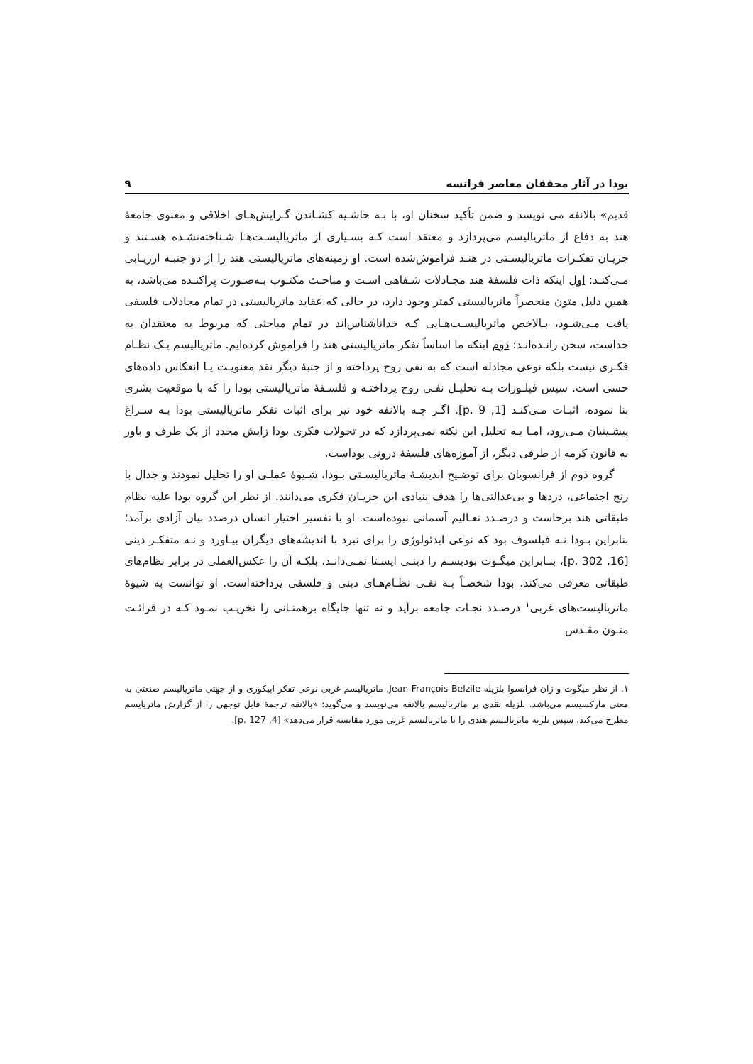بودا در آثار محققان معاصر فرانسه ۹
قدیم» بالانفه می نویسد و ضمن تأکید سخنان او، با بـه حاشـیه کشـاندن گـرایش‌هـای اخلاقی و معنوی جامعهٔ هند به دفاع از ماتریالیسم می‌پردازد و معتقد است کـه بسـیاری از ماتریالیسـت‌هـا شـناخته‌نشـده هسـتند و جریـان تفکـرات ماتریالیسـتی در هنـد فراموش‌شده است. او زمینه‌های ماتریالیستی هند را از دو جنبـه ارزیـابی مـی‌کنـد: اول اینکه ذات فلسفهٔ هند مجـادلات شـفاهی اسـت و مباحـث مکتـوب بـه‌صـورت پراکنـده می‌باشد، به همین دلیل متون منحصراً ماتریالیستی کمتر وجود دارد، در حالی که عقاید ماتریالیستی در تمام مجادلات فلسفی یافت مـی‌شـود، بـالاخص ماتریالیسـت‌هـایی کـه خداناشناس‌اند در تمام مباحثی که مربوط به معتقدان به خداست، سخن رانـده‌انـد؛ دوم اینکه ما اساساً تفکر ماتریالیستی هند را فراموش کرده‌ایم. ماتریالیسم یـک نظـام فکـری نیست بلکه نوعی مجادله است که به نفی روح پرداخته و از جنبهٔ دیگر نقد معنویـت یـا انعکاس داده‌های حسی است. سپس فیلـوزات بـه تحلیـل نفـی روح پرداختـه و فلسـفهٔ ماتریالیستی بودا را که با موقعیت بشری بنا نموده، اثبـات مـی‌کنـد [1, p. 9]. اگـر چـه بالانفه خود نیز برای اثبات تفکر ماتریالیستی بودا بـه سـراغ پیشـینیان مـی‌رود، امـا بـه تحلیل این نکته نمی‌پردازد که در تحولات فکری بودا زایش مجدد از یک طرف و باور به قانون کرمه از طرفی دیگر، از آموزه‌های فلسفهٔ درونی بوداست.
گروه دوم از فرانسویان برای توضـیح اندیشـهٔ ماتریالیسـتی بـودا، شـیوهٔ عملـی او را تحلیل نمودند و جدال با رنج اجتماعی، دردها و بی‌عدالتی‌ها را هدف بنیادی این جریـان فکری می‌دانند. از نظر این گروه بودا علیه نظام طبقاتی هند برخاست و درصـدد تعـالیم آسمانی نبوده‌است. او با تفسیر اختیار انسان درصدد بیان آزادی برآمد؛ بنابراین بـودا نـه فیلسوف بود که نوعی ایدئولوژی را برای نبرد با اندیشه‌های دیگران بیـاورد و نـه متفکـر دینی [16, p. 302]، بنـابراین میگـوت بودیسـم را دینـی ایسـتا نمـی‌دانـد، بلکـه آن را عکس‌العملی در برابر نظام‌های طبقاتی معرفی می‌کند. بودا شخصـاً بـه نفـی نظـام‌هـای دینی و فلسفی پرداخته‌است. او توانست به شیوهٔ ماتریالیست‌های غربی<sup>۱</sup> درصـدد نجـات جامعه برآید و نه تنها جایگاه برهمنـانی را تخریـب نمـود کـه در قرائـت متـون مقـدس
۱. از نظر میگوت و ژان فرانسوا بلزیله Jean-François Belzile, ماتریالیسم غربی نوعی تفکر اپیکوری و از جهتی ماتریالیسم صنعتی به معنی مارکسیسم می‌باشد. بلزیله نقدی بر ماتریالیسم بالانفه می‌نویسد و می‌گوید: «بالانفه ترجمهٔ قابل توجهی را از گزارش ماتریایسم مطرح می‌کند. سپس بلزیه ماتریالیسم هندی را با ماتریالیسم غربی مورد مقایسه قرار می‌دهد» [4, p. 127].